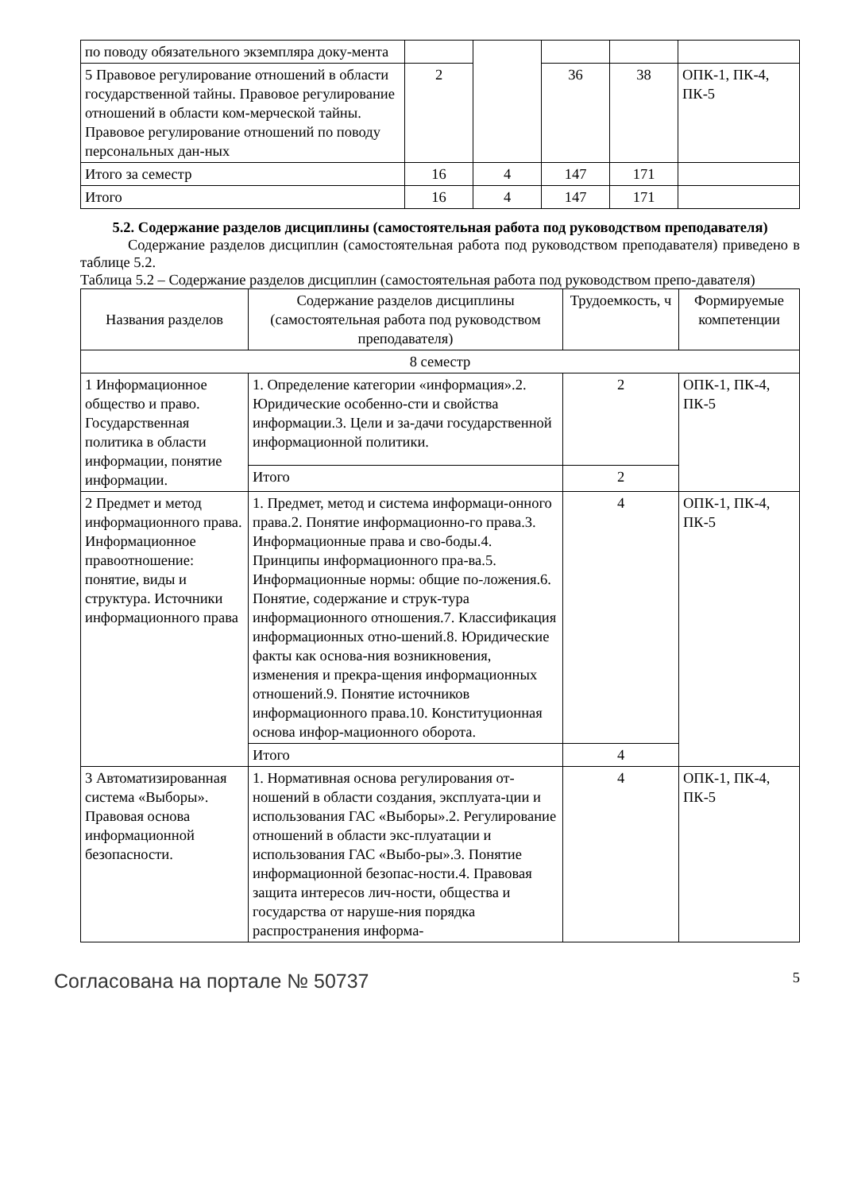| по поводу обязательного экземпляра доку-мента | | | | | |
| 5 Правовое регулирование отношений в области государственной тайны. Правовое регулирование отношений в области ком-мерческой тайны. Правовое регулирование отношений по поводу персональных дан-ных | 2 | | 36 | 38 | ОПК-1, ПК-4, ПК-5 |
| Итого за семестр | 16 | 4 | 147 | 171 | |
| Итого | 16 | 4 | 147 | 171 | |
5.2. Содержание разделов дисциплины (самостоятельная работа под руководством преподавателя)
Содержание разделов дисциплин (самостоятельная работа под руководством преподавателя) приведено в таблице 5.2.
Таблица 5.2 – Содержание разделов дисциплин (самостоятельная работа под руководством препо-давателя)
| Названия разделов | Содержание разделов дисциплины (самостоятельная работа под руководством преподавателя) | Трудоемкость, ч | Формируемые компетенции |
| --- | --- | --- | --- |
| 8 семестр | | | |
| 1 Информационное общество и право. Государственная политика в области информации, понятие информации. | 1. Определение категории «информация».2. Юридические особенно-сти и свойства информации.3. Цели и за-дачи государственной информационной политики. | 2 | ОПК-1, ПК-4, ПК-5 |
| | Итого | 2 | |
| 2 Предмет и метод информационного права. Информационное правоотношение: понятие, виды и структура. Источники информационного права | 1. Предмет, метод и система информаци-онного права.2. Понятие информационно-го права.3. Информационные права и сво-боды.4. Принципы информационного пра-ва.5. Информационные нормы: общие по-ложения.6. Понятие, содержание и струк-тура информационного отношения.7. Классификация информационных отно-шений.8. Юридические факты как основа-ния возникновения, изменения и прекра-щения информационных отношений.9. Понятие источников информационного права.10. Конституционная основа инфор-мационного оборота. | 4 | ОПК-1, ПК-4, ПК-5 |
| | Итого | 4 | |
| 3 Автоматизированная система «Выборы». Правовая основа информационной безопасности. | 1. Нормативная основа регулирования от-ношений в области создания, эксплуата-ции и использования ГАС «Выборы».2. Регулирование отношений в области экс-плуатации и использования ГАС «Выбо-ры».3. Понятие информационной безопас-ности.4. Правовая защита интересов лич-ности, общества и государства от наруше-ния порядка распространения информа- | 4 | ОПК-1, ПК-4, ПК-5 |
Согласована на портале № 50737 5